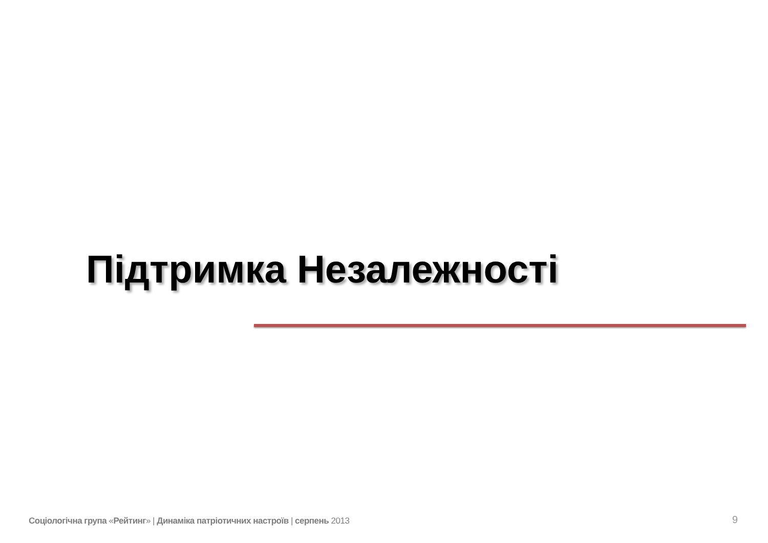Підтримка Незалежності
Соціологічна група «Рейтинг» | Динаміка патріотичних настроїв | серпень 2013
9